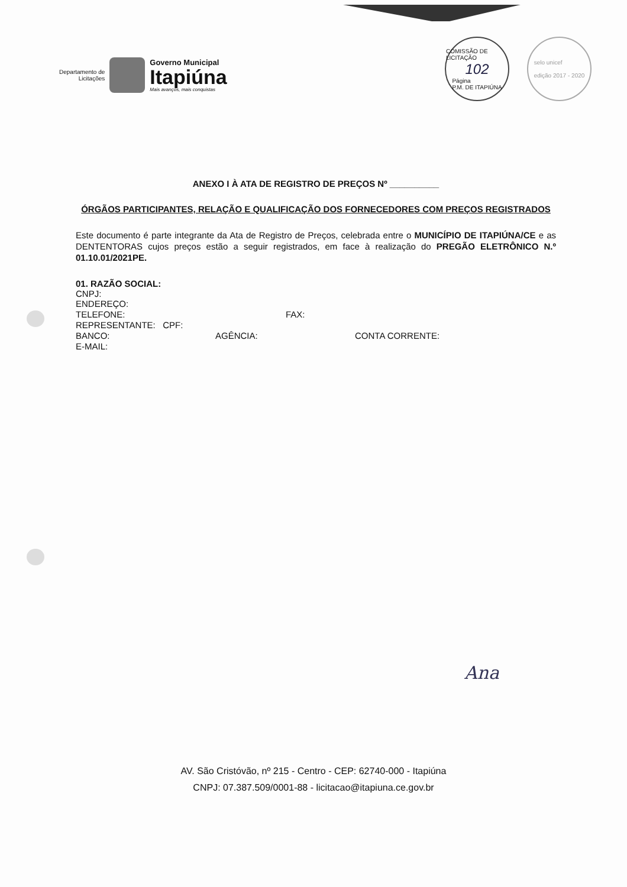Departamento de
Licitações
Governo Municipal
Itapiúna
Mais avanços, mais conquistas
COMISSÃO DE LICITAÇÃO
102
Página
P.M. DE ITAPIÚNA
selo unicef
edição 2017 - 2020
ANEXO I À ATA DE REGISTRO DE PREÇOS Nº __________
ÓRGÃOS PARTICIPANTES, RELAÇÃO E QUALIFICAÇÃO DOS FORNECEDORES COM PREÇOS REGISTRADOS
Este documento é parte integrante da Ata de Registro de Preços, celebrada entre o MUNICÍPIO DE ITAPIÚNA/CE e as DENTENTORAS cujos preços estão a seguir registrados, em face à realização do PREGÃO ELETRÔNICO N.º 01.10.01/2021PE.
01. RAZÃO SOCIAL:
CNPJ:
ENDEREÇO:
TELEFONE: FAX:
REPRESENTANTE: CPF:
BANCO: AGÊNCIA: CONTA CORRENTE:
E-MAIL:
Ana
AV. São Cristóvão, nº 215 - Centro - CEP: 62740-000 - Itapiúna
CNPJ: 07.387.509/0001-88 - licitacao@itapiuna.ce.gov.br